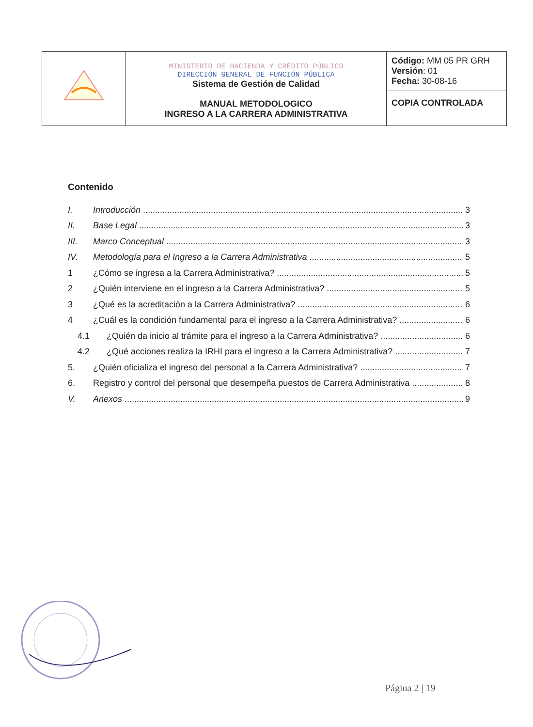| | MINISTERIO DE HACIENDA Y CRÉDITO PÚBLICO DIRECCIÓN GENERAL DE FUNCIÓN PÚBLICA Sistema de Gestión de Calidad MANUAL METODOLOGICO INGRESO A LA CARRERA ADMINISTRATIVA | Código: MM 05 PR GRH Versión : 01 Fecha: 30-08-16 |
| | | COPIA CONTROLADA |
Contenido
I. Introducción 3
II. Base Legal 3
III. Marco Conceptual 3
IV. Metodología para el Ingreso a la Carrera Administrativa 5
1 ¿Cómo se ingresa a la Carrera Administrativa? 5
2 ¿Quién interviene en el ingreso a la Carrera Administrativa? 5
3 ¿Qué es la acreditación a la Carrera Administrativa? 6
4 ¿Cuál es la condición fundamental para el ingreso a la Carrera Administrativa? 6
4.1 ¿Quién da inicio al trámite para el ingreso a la Carrera Administrativa? 6
4.2 ¿Qué acciones realiza la IRHI para el ingreso a la Carrera Administrativa? 7
5. ¿Quién oficializa el ingreso del personal a la Carrera Administrativa? 7
6. Registro y control del personal que desempeña puestos de Carrera Administrativa 8
V. Anexos 9
Página 2 | 19